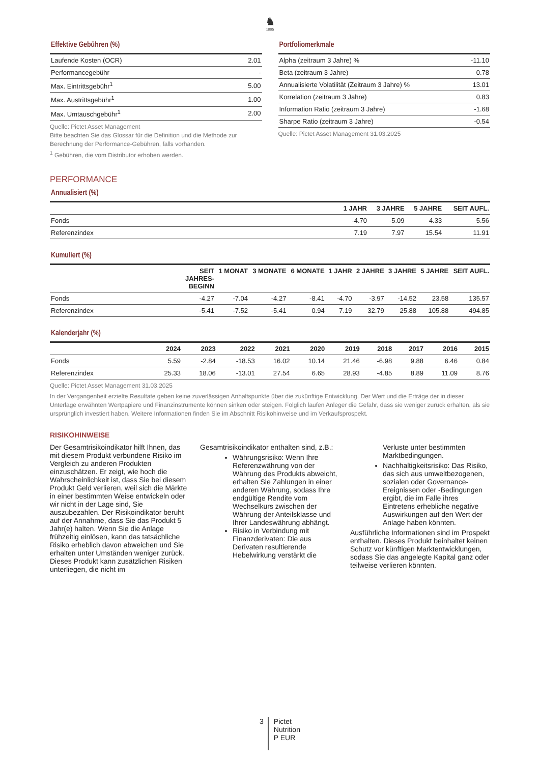♞
1805
Effektive Gebühren (%)
| Laufende Kosten (OCR) | 2.01 |
| Performancegebühr | - |
| Max. Eintrittsgebühr<sup>1</sup> | 5.00 |
| Max. Austrittsgebühr<sup>1</sup> | 1.00 |
| Max. Umtauschgebühr<sup>1</sup> | 2.00 |
Quelle: Pictet Asset Management
Bitte beachten Sie das Glossar für die Definition und die Methode zur Berechnung der Performance-Gebühren, falls vorhanden.
<sup>1</sup> Gebühren, die vom Distributor erhoben werden.
Portfoliomerkmale
| Alpha (zeitraum 3 Jahre) % | -11.10 |
| Beta (zeitraum 3 Jahre) | 0.78 |
| Annualisierte Volatilität (Zeitraum 3 Jahre) % | 13.01 |
| Korrelation (zeitraum 3 Jahre) | 0.83 |
| Information Ratio (zeitraum 3 Jahre) | -1.68 |
| Sharpe Ratio (zeitraum 3 Jahre) | -0.54 |
Quelle: Pictet Asset Management 31.03.2025
PERFORMANCE
Annualisiert (%)
| | 1 JAHR | 3 JAHRE | 5 JAHRE | SEIT AUFL. |
| --- | --- | --- | --- | --- |
| Fonds | -4.70 | -5.09 | 4.33 | 5.56 |
| Referenzindex | 7.19 | 7.97 | 15.54 | 11.91 |
Kumuliert (%)
| | SEIT JAHRES- BEGINN | 1 MONAT | 3 MONATE | 6 MONATE | 1 JAHR | 2 JAHRE | 3 JAHRE | 5 JAHRE | SEIT AUFL. |
| --- | --- | --- | --- | --- | --- | --- | --- | --- | --- |
| Fonds | -4.27 | -7.04 | -4.27 | -8.41 | -4.70 | -3.97 | -14.52 | 23.58 | 135.57 |
| Referenzindex | -5.41 | -7.52 | -5.41 | 0.94 | 7.19 | 32.79 | 25.88 | 105.88 | 494.85 |
Kalenderjahr (%)
| | 2024 | 2023 | 2022 | 2021 | 2020 | 2019 | 2018 | 2017 | 2016 | 2015 |
| --- | --- | --- | --- | --- | --- | --- | --- | --- | --- | --- |
| Fonds | 5.59 | -2.84 | -18.53 | 16.02 | 10.14 | 21.46 | -6.98 | 9.88 | 6.46 | 0.84 |
| Referenzindex | 25.33 | 18.06 | -13.01 | 27.54 | 6.65 | 28.93 | -4.85 | 8.89 | 11.09 | 8.76 |
Quelle: Pictet Asset Management 31.03.2025
In der Vergangenheit erzielte Resultate geben keine zuverlässigen Anhaltspunkte über die zukünftige Entwicklung. Der Wert und die Erträge der in dieser Unterlage erwähnten Wertpapiere und Finanzinstrumente können sinken oder steigen. Folglich laufen Anleger die Gefahr, dass sie weniger zurück erhalten, als sie ursprünglich investiert haben. Weitere Informationen finden Sie im Abschnitt Risikohinweise und im Verkaufsprospekt.
RISIKOHINWEISE
Der Gesamtrisikoindikator hilft Ihnen, das mit diesem Produkt verbundene Risiko im Vergleich zu anderen Produkten einzuschätzen. Er zeigt, wie hoch die Wahrscheinlichkeit ist, dass Sie bei diesem Produkt Geld verlieren, weil sich die Märkte in einer bestimmten Weise entwickeln oder wir nicht in der Lage sind, Sie auszubezahlen. Der Risikoindikator beruht auf der Annahme, dass Sie das Produkt 5 Jahr(e) halten. Wenn Sie die Anlage frühzeitig einlösen, kann das tatsächliche Risiko erheblich davon abweichen und Sie erhalten unter Umständen weniger zurück. Dieses Produkt kann zusätzlichen Risiken unterliegen, die nicht im
Gesamtrisikoindikator enthalten sind, z.B.:
Währungsrisiko: Wenn Ihre Referenzwährung von der Währung des Produkts abweicht, erhalten Sie Zahlungen in einer anderen Währung, sodass Ihre endgültige Rendite vom Wechselkurs zwischen der Währung der Anteilsklasse und Ihrer Landeswährung abhängt.
Risiko in Verbindung mit Finanzderivaten: Die aus Derivaten resultierende Hebelwirkung verstärkt die
Verluste unter bestimmten Marktbedingungen.
Nachhaltigkeitsrisiko: Das Risiko, das sich aus umweltbezogenen, sozialen oder Governance-Ereignissen oder -Bedingungen ergibt, die im Falle ihres Eintretens erhebliche negative Auswirkungen auf den Wert der Anlage haben könnten.
Ausführliche Informationen sind im Prospekt enthalten. Dieses Produkt beinhaltet keinen Schutz vor künftigen Marktentwicklungen, sodass Sie das angelegte Kapital ganz oder teilweise verlieren könnten.
3
Pictet
Nutrition
P EUR